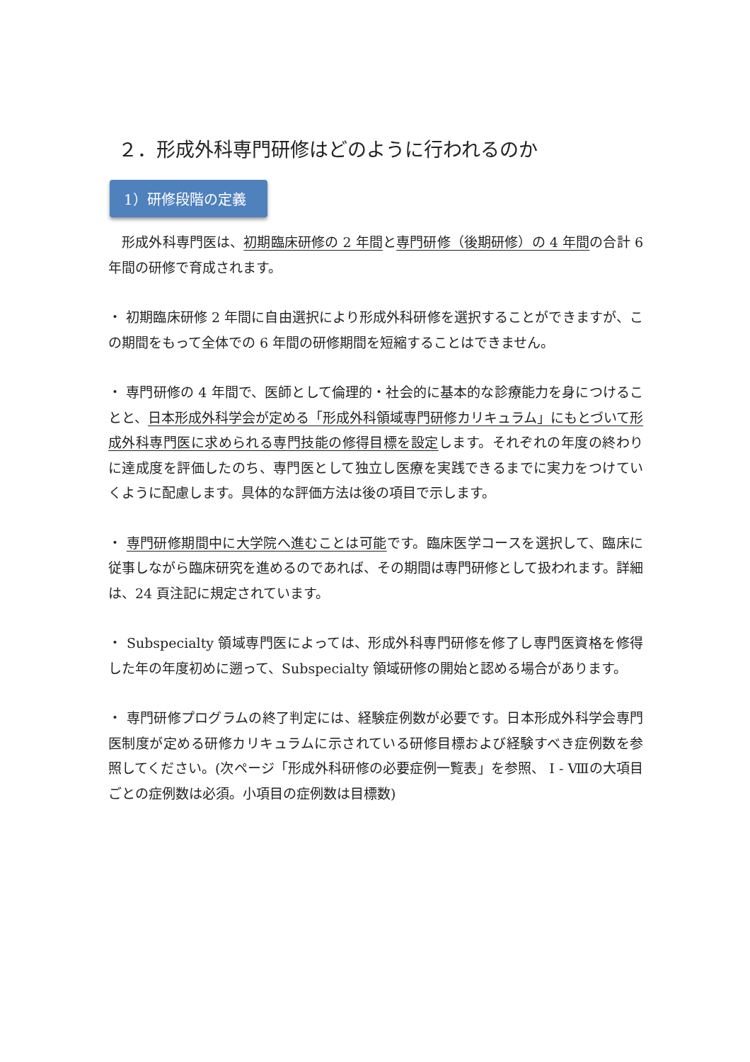２．形成外科専門研修はどのように行われるのか
1）研修段階の定義
　形成外科専門医は、初期臨床研修の 2 年間と専門研修（後期研修）の 4 年間の合計 6 年間の研修で育成されます。
・ 初期臨床研修 2 年間に自由選択により形成外科研修を選択することができますが、この期間をもって全体での 6 年間の研修期間を短縮することはできません。
・ 専門研修の 4 年間で、医師として倫理的・社会的に基本的な診療能力を身につけることと、日本形成外科学会が定める「形成外科領域専門研修カリキュラム」にもとづいて形成外科専門医に求められる専門技能の修得目標を設定します。それぞれの年度の終わりに達成度を評価したのち、専門医として独立し医療を実践できるまでに実力をつけていくように配慮します。具体的な評価方法は後の項目で示します。
・ 専門研修期間中に大学院へ進むことは可能です。臨床医学コースを選択して、臨床に従事しながら臨床研究を進めるのであれば、その期間は専門研修として扱われます。詳細は、24 頁注記に規定されています。
・ Subspecialty 領域専門医によっては、形成外科専門研修を修了し専門医資格を修得した年の年度初めに遡って、Subspecialty 領域研修の開始と認める場合があります。
・ 専門研修プログラムの終了判定には、経験症例数が必要です。日本形成外科学会専門医制度が定める研修カリキュラムに示されている研修目標および経験すべき症例数を参照してください。(次ページ「形成外科研修の必要症例一覧表」を参照、 Ⅰ - Ⅷの大項目ごとの症例数は必須。小項目の症例数は目標数)